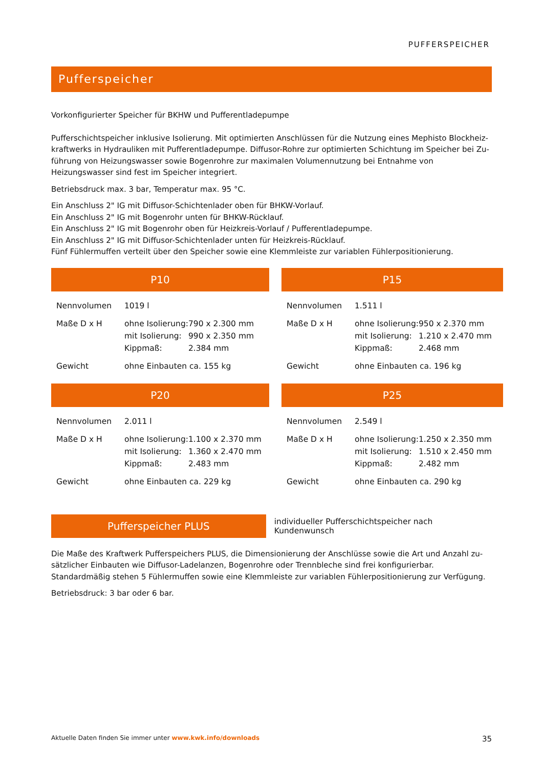PUFFERSPEICHER
Pufferspeicher
Vorkonfigurierter Speicher für BKHW und Pufferentladepumpe
Pufferschichtspeicher inklusive Isolierung. Mit optimierten Anschlüssen für die Nutzung eines Mephisto Blockheiz-kraftwerks in Hydrauliken mit Pufferentladepumpe. Diffusor-Rohre zur optimierten Schichtung im Speicher bei Zu-führung von Heizungswasser sowie Bogenrohre zur maximalen Volumennutzung bei Entnahme von Heizungswasser sind fest im Speicher integriert.
Betriebsdruck max. 3 bar, Temperatur max. 95 °C.
Ein Anschluss 2" IG mit Diffusor-Schichtenlader oben für BHKW-Vorlauf.
Ein Anschluss 2" IG mit Bogenrohr unten für BHKW-Rücklauf.
Ein Anschluss 2" IG mit Bogenrohr oben für Heizkreis-Vorlauf / Pufferentladepumpe.
Ein Anschluss 2" IG mit Diffusor-Schichtenlader unten für Heizkreis-Rücklauf.
Fünf Fühlermuffen verteilt über den Speicher sowie eine Klemmleiste zur variablen Fühlerpositionierung.
P10
| Nennvolumen | 1019 l | |
| Maße D x H | ohne Isolierung: | 790 x 2.300 mm |
| | mit Isolierung: | 990 x 2.350 mm |
| | Kippmaß: | 2.384 mm |
| Gewicht | ohne Einbauten ca. 155 kg | |
P15
| Nennvolumen | 1.511 l | |
| Maße D x H | ohne Isolierung: | 950 x 2.370 mm |
| | mit Isolierung: | 1.210 x 2.470 mm |
| | Kippmaß: | 2.468 mm |
| Gewicht | ohne Einbauten ca. 196 kg | |
P20
| Nennvolumen | 2.011 l | |
| Maße D x H | ohne Isolierung: | 1.100 x 2.370 mm |
| | mit Isolierung: | 1.360 x 2.470 mm |
| | Kippmaß: | 2.483 mm |
| Gewicht | ohne Einbauten ca. 229 kg | |
P25
| Nennvolumen | 2.549 l | |
| Maße D x H | ohne Isolierung: | 1.250 x 2.350 mm |
| | mit Isolierung: | 1.510 x 2.450 mm |
| | Kippmaß: | 2.482 mm |
| Gewicht | ohne Einbauten ca. 290 kg | |
Pufferspeicher PLUS
individueller Pufferschichtspeicher nach Kundenwunsch
Die Maße des Kraftwerk Pufferspeichers PLUS, die Dimensionierung der Anschlüsse sowie die Art und Anzahl zu-sätzlicher Einbauten wie Diffusor-Ladelanzen, Bogenrohre oder Trennbleche sind frei konfigurierbar.
Standardmäßig stehen 5 Fühlermuffen sowie eine Klemmleiste zur variablen Fühlerpositionierung zur Verfügung.
Betriebsdruck: 3 bar oder 6 bar.
Aktuelle Daten finden Sie immer unter www.kwk.info/downloads
35